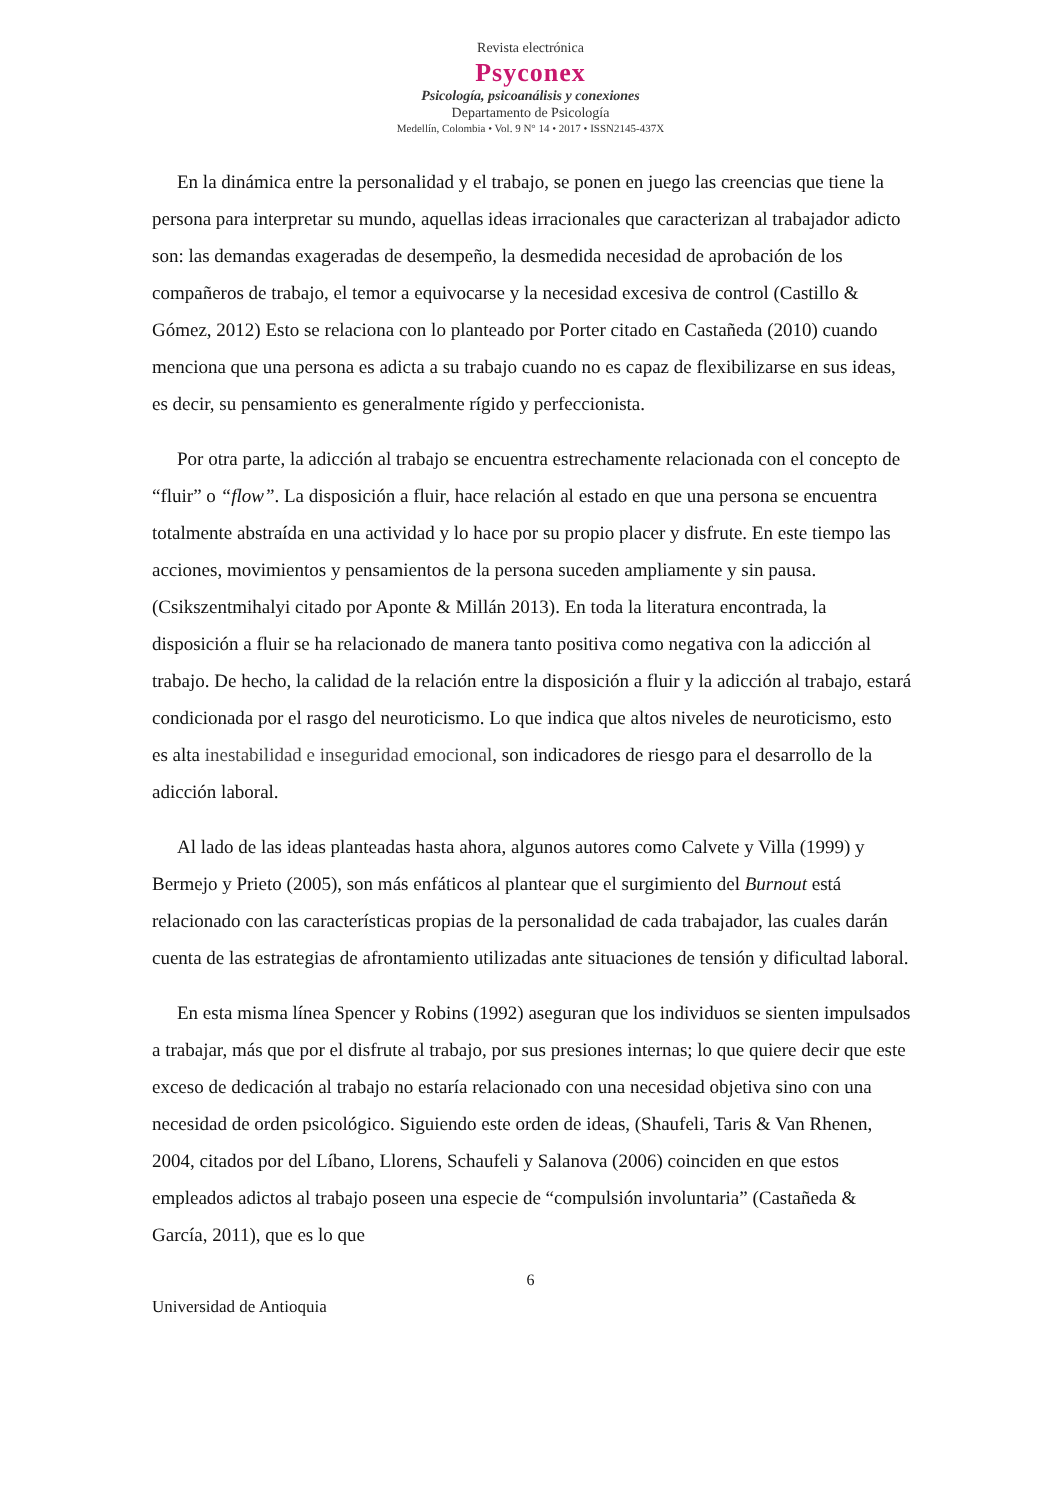Revista electrónica
Psyconex
Psicología, psicoanálisis y conexiones
Departamento de Psicología
Medellín, Colombia • Vol. 9 N° 14 • 2017 • ISSN2145-437X
En la dinámica entre la personalidad y el trabajo, se ponen en juego las creencias que tiene la persona para interpretar su mundo, aquellas ideas irracionales que caracterizan al trabajador adicto son: las demandas exageradas de desempeño, la desmedida necesidad de aprobación de los compañeros de trabajo, el temor a equivocarse y la necesidad excesiva de control (Castillo & Gómez, 2012) Esto se relaciona con lo planteado por Porter citado en Castañeda (2010) cuando menciona que una persona es adicta a su trabajo cuando no es capaz de flexibilizarse en sus ideas, es decir, su pensamiento es generalmente rígido y perfeccionista.
Por otra parte, la adicción al trabajo se encuentra estrechamente relacionada con el concepto de “fluir” o “flow”. La disposición a fluir, hace relación al estado en que una persona se encuentra totalmente abstraída en una actividad y lo hace por su propio placer y disfrute. En este tiempo las acciones, movimientos y pensamientos de la persona suceden ampliamente y sin pausa. (Csikszentmihalyi citado por Aponte & Millán 2013). En toda la literatura encontrada, la disposición a fluir se ha relacionado de manera tanto positiva como negativa con la adicción al trabajo. De hecho, la calidad de la relación entre la disposición a fluir y la adicción al trabajo, estará condicionada por el rasgo del neuroticismo. Lo que indica que altos niveles de neuroticismo, esto es alta inestabilidad e inseguridad emocional, son indicadores de riesgo para el desarrollo de la adicción laboral.
Al lado de las ideas planteadas hasta ahora, algunos autores como Calvete y Villa (1999) y Bermejo y Prieto (2005), son más enfáticos al plantear que el surgimiento del Burnout está relacionado con las características propias de la personalidad de cada trabajador, las cuales darán cuenta de las estrategias de afrontamiento utilizadas ante situaciones de tensión y dificultad laboral.
En esta misma línea Spencer y Robins (1992) aseguran que los individuos se sienten impulsados a trabajar, más que por el disfrute al trabajo, por sus presiones internas; lo que quiere decir que este exceso de dedicación al trabajo no estaría relacionado con una necesidad objetiva sino con una necesidad de orden psicológico. Siguiendo este orden de ideas, (Shaufeli, Taris & Van Rhenen, 2004, citados por del Líbano, Llorens, Schaufeli y Salanova (2006) coinciden en que estos empleados adictos al trabajo poseen una especie de “compulsión involuntaria” (Castañeda & García, 2011), que es lo que
6
Universidad de Antioquia